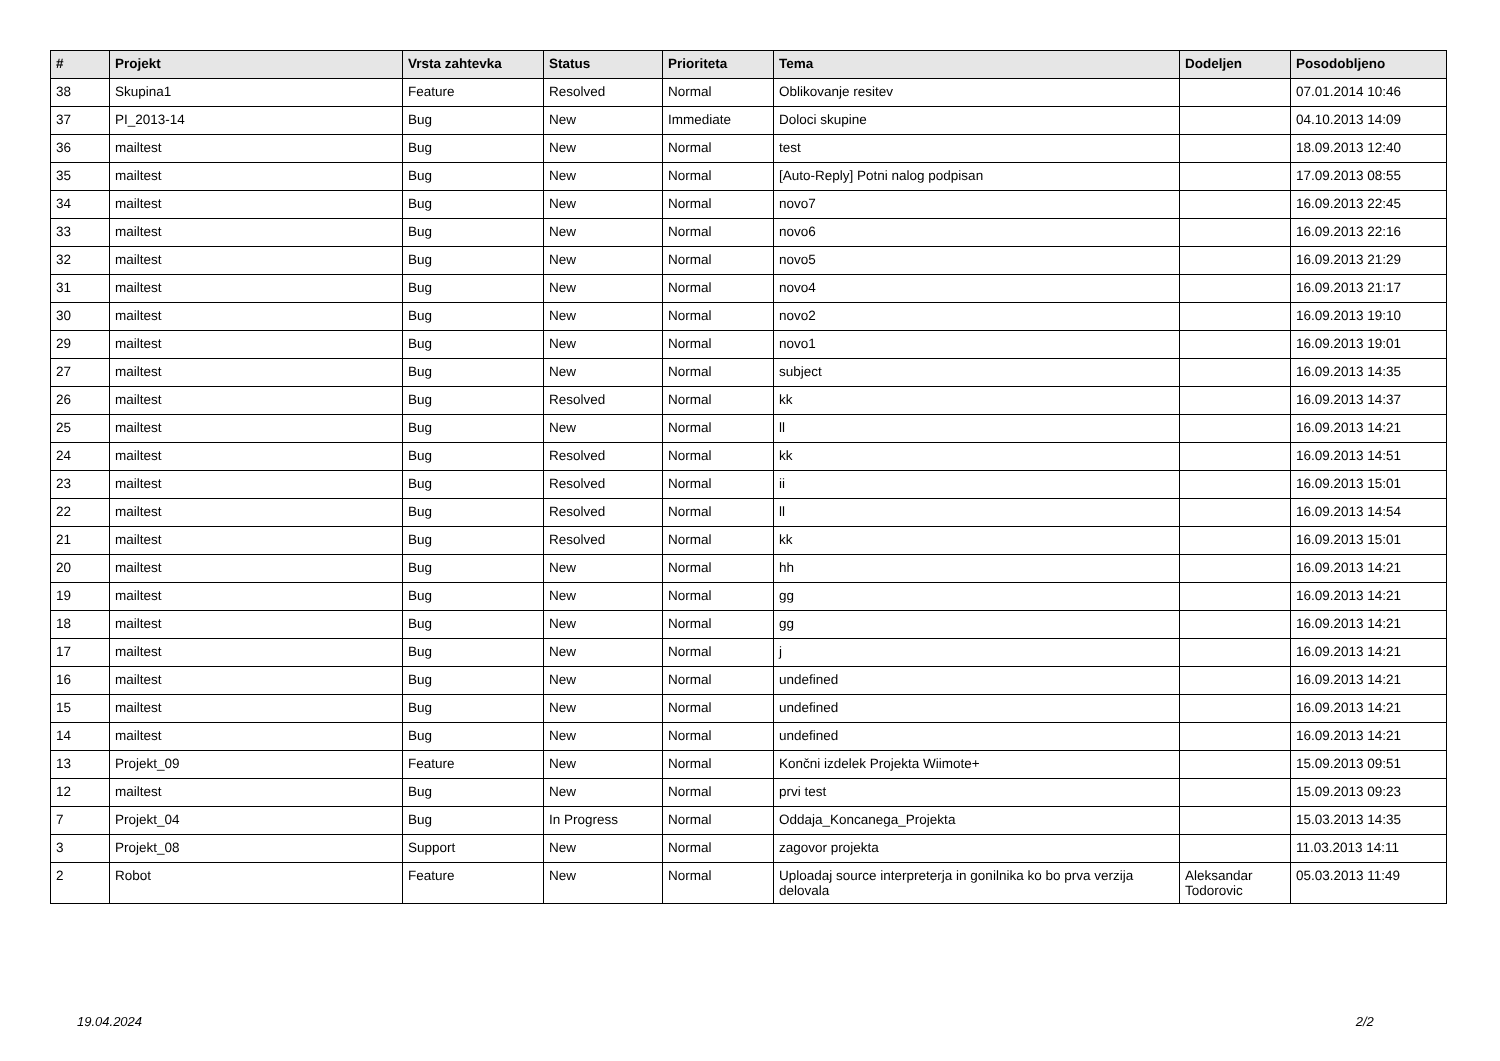| # | Projekt | Vrsta zahtevka | Status | Prioriteta | Tema | Dodeljen | Posodobljeno |
| --- | --- | --- | --- | --- | --- | --- | --- |
| 38 | Skupina1 | Feature | Resolved | Normal | Oblikovanje resitev | | 07.01.2014 10:46 |
| 37 | PI_2013-14 | Bug | New | Immediate | Doloci skupine | | 04.10.2013 14:09 |
| 36 | mailtest | Bug | New | Normal | test | | 18.09.2013 12:40 |
| 35 | mailtest | Bug | New | Normal | [Auto-Reply] Potni nalog podpisan | | 17.09.2013 08:55 |
| 34 | mailtest | Bug | New | Normal | novo7 | | 16.09.2013 22:45 |
| 33 | mailtest | Bug | New | Normal | novo6 | | 16.09.2013 22:16 |
| 32 | mailtest | Bug | New | Normal | novo5 | | 16.09.2013 21:29 |
| 31 | mailtest | Bug | New | Normal | novo4 | | 16.09.2013 21:17 |
| 30 | mailtest | Bug | New | Normal | novo2 | | 16.09.2013 19:10 |
| 29 | mailtest | Bug | New | Normal | novo1 | | 16.09.2013 19:01 |
| 27 | mailtest | Bug | New | Normal | subject | | 16.09.2013 14:35 |
| 26 | mailtest | Bug | Resolved | Normal | kk | | 16.09.2013 14:37 |
| 25 | mailtest | Bug | New | Normal | ll | | 16.09.2013 14:21 |
| 24 | mailtest | Bug | Resolved | Normal | kk | | 16.09.2013 14:51 |
| 23 | mailtest | Bug | Resolved | Normal | ii | | 16.09.2013 15:01 |
| 22 | mailtest | Bug | Resolved | Normal | ll | | 16.09.2013 14:54 |
| 21 | mailtest | Bug | Resolved | Normal | kk | | 16.09.2013 15:01 |
| 20 | mailtest | Bug | New | Normal | hh | | 16.09.2013 14:21 |
| 19 | mailtest | Bug | New | Normal | gg | | 16.09.2013 14:21 |
| 18 | mailtest | Bug | New | Normal | gg | | 16.09.2013 14:21 |
| 17 | mailtest | Bug | New | Normal | j | | 16.09.2013 14:21 |
| 16 | mailtest | Bug | New | Normal | undefined | | 16.09.2013 14:21 |
| 15 | mailtest | Bug | New | Normal | undefined | | 16.09.2013 14:21 |
| 14 | mailtest | Bug | New | Normal | undefined | | 16.09.2013 14:21 |
| 13 | Projekt_09 | Feature | New | Normal | Končni izdelek Projekta Wiimote+ | | 15.09.2013 09:51 |
| 12 | mailtest | Bug | New | Normal | prvi test | | 15.09.2013 09:23 |
| 7 | Projekt_04 | Bug | In Progress | Normal | Oddaja_Koncanega_Projekta | | 15.03.2013 14:35 |
| 3 | Projekt_08 | Support | New | Normal | zagovor projekta | | 11.03.2013 14:11 |
| 2 | Robot | Feature | New | Normal | Uploadaj source interpreterja in gonilnika ko bo prva verzija delovala | Aleksandar Todorovic | 05.03.2013 11:49 |
19.04.2024 2/2